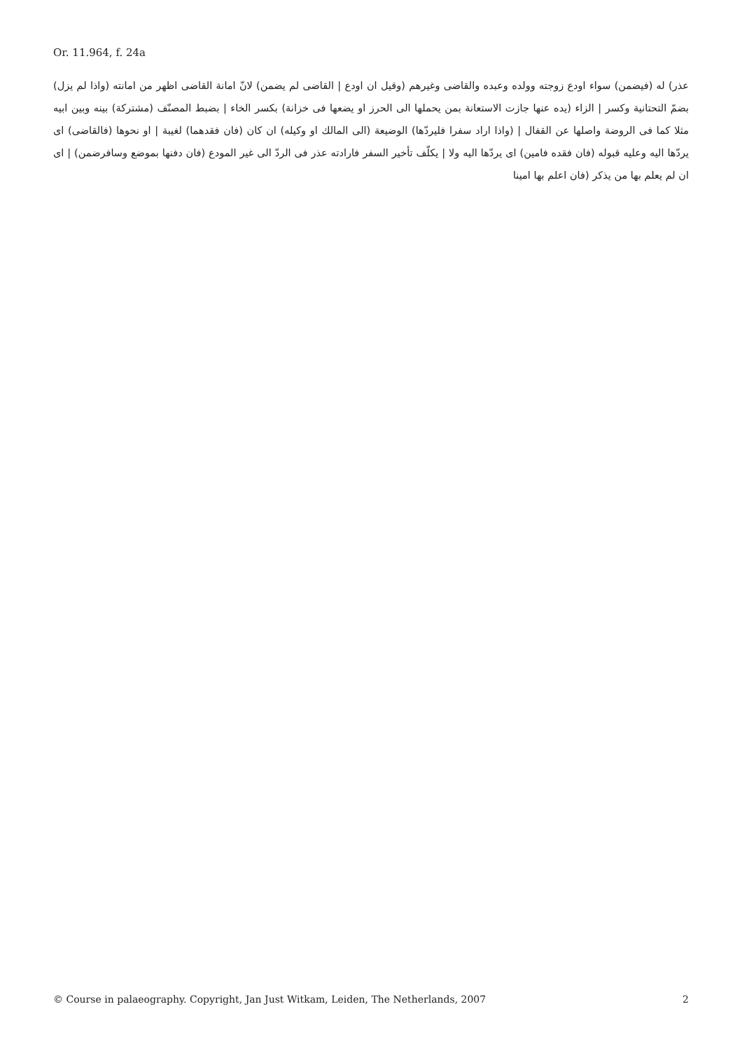Or. 11.964, f. 24a
عذر) له (فيضمن) سواء اودع زوجته وولده وعبده والقاضى وغيرهم (وقيل ان اودع | القاضى لم يضمن) لانّ امانة القاضى اظهر من امانته (واذا لم يزل) بضمّ التحتانية وكسر | الزاء (يده عنها جازت الاستعانة بمن يحملها الى الحرز او يضعها فى خزانة) بكسر الخاء | بضبط المصنّف (مشتركة) بينه وبين ابيه مثلا كما فى الروضة واصلها عن القفال | (واذا اراد سفرا فليردّها) الوضيعة (الى المالك او وكيله) ان كان (فان فقدهما) لغيبة | او نحوها (فالقاضى) اى يردّها اليه وعليه قبوله (فان فقده فامين) اى يردّها اليه ولا | يكلّف تأخير السفر فارادته عذر فى الردّ الى غير المودع (فان دفنها بموضع وسافرضمن) | اى ان لم يعلم بها من يذكر (فان اعلم بها امينا
© Course in palaeography. Copyright, Jan Just Witkam, Leiden, The Netherlands, 2007 2